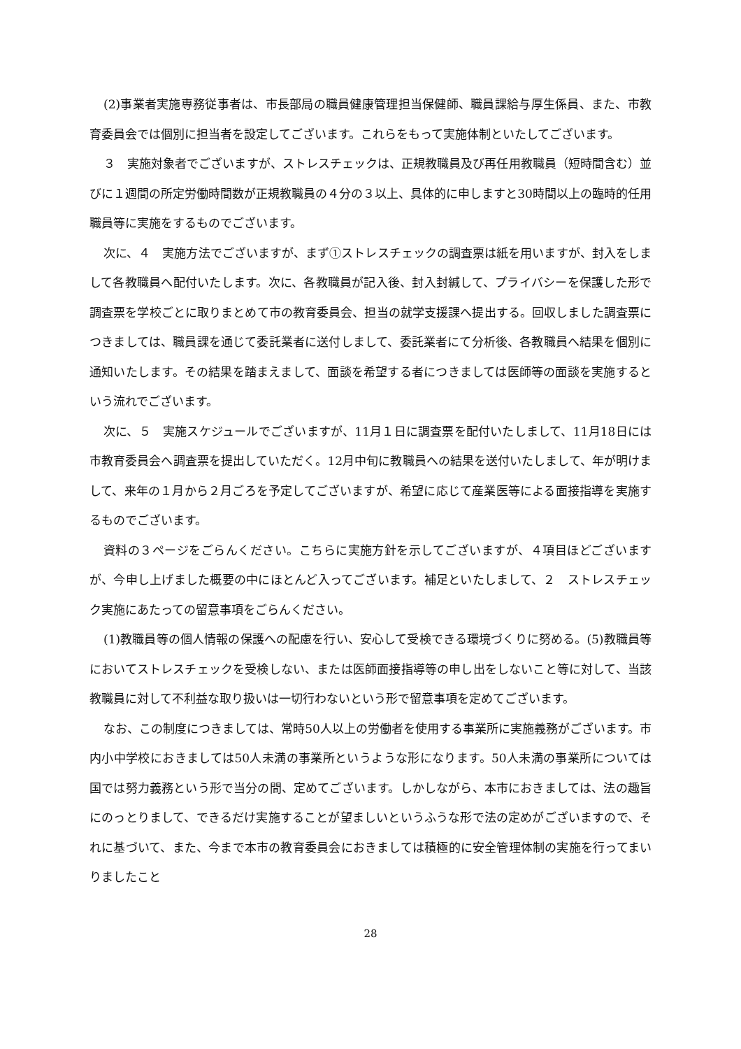(2)事業者実施専務従事者は、市長部局の職員健康管理担当保健師、職員課給与厚生係員、また、市教育委員会では個別に担当者を設定してございます。これらをもって実施体制といたしてございます。
３　実施対象者でございますが、ストレスチェックは、正規教職員及び再任用教職員（短時間含む）並びに１週間の所定労働時間数が正規教職員の４分の３以上、具体的に申しますと30時間以上の臨時的任用職員等に実施をするものでございます。
次に、４　実施方法でございますが、まず①ストレスチェックの調査票は紙を用いますが、封入をしまして各教職員へ配付いたします。次に、各教職員が記入後、封入封緘して、プライバシーを保護した形で調査票を学校ごとに取りまとめて市の教育委員会、担当の就学支援課へ提出する。回収しました調査票につきましては、職員課を通じて委託業者に送付しまして、委託業者にて分析後、各教職員へ結果を個別に通知いたします。その結果を踏まえまして、面談を希望する者につきましては医師等の面談を実施するという流れでございます。
次に、５　実施スケジュールでございますが、11月１日に調査票を配付いたしまして、11月18日には市教育委員会へ調査票を提出していただく。12月中旬に教職員への結果を送付いたしまして、年が明けまして、来年の１月から２月ごろを予定してございますが、希望に応じて産業医等による面接指導を実施するものでございます。
資料の３ページをごらんください。こちらに実施方針を示してございますが、４項目ほどございますが、今申し上げました概要の中にほとんど入ってございます。補足といたしまして、２　ストレスチェック実施にあたっての留意事項をごらんください。
(1)教職員等の個人情報の保護への配慮を行い、安心して受検できる環境づくりに努める。(5)教職員等においてストレスチェックを受検しない、または医師面接指導等の申し出をしないこと等に対して、当該教職員に対して不利益な取り扱いは一切行わないという形で留意事項を定めてございます。
なお、この制度につきましては、常時50人以上の労働者を使用する事業所に実施義務がございます。市内小中学校におきましては50人未満の事業所というような形になります。50人未満の事業所については国では努力義務という形で当分の間、定めてございます。しかしながら、本市におきましては、法の趣旨にのっとりまして、できるだけ実施することが望ましいというふうな形で法の定めがございますので、それに基づいて、また、今まで本市の教育委員会におきましては積極的に安全管理体制の実施を行ってまいりましたこと
28